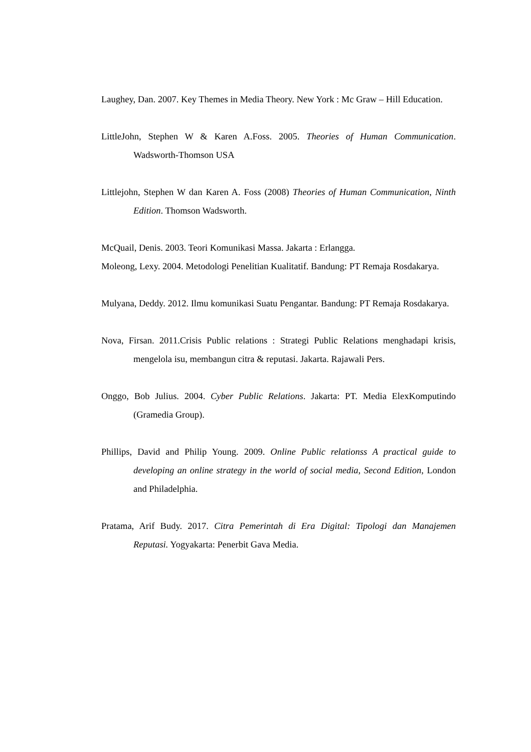Laughey, Dan. 2007. Key Themes in Media Theory. New York : Mc Graw – Hill Education.
LittleJohn, Stephen W & Karen A.Foss. 2005. Theories of Human Communication. Wadsworth-Thomson USA
Littlejohn, Stephen W dan Karen A. Foss (2008) Theories of Human Communication, Ninth Edition. Thomson Wadsworth.
McQuail, Denis. 2003. Teori Komunikasi Massa. Jakarta : Erlangga.
Moleong, Lexy. 2004. Metodologi Penelitian Kualitatif. Bandung: PT Remaja Rosdakarya.
Mulyana, Deddy. 2012. Ilmu komunikasi Suatu Pengantar. Bandung: PT Remaja Rosdakarya.
Nova, Firsan. 2011.Crisis Public relations : Strategi Public Relations menghadapi krisis, mengelola isu, membangun citra & reputasi. Jakarta. Rajawali Pers.
Onggo, Bob Julius. 2004. Cyber Public Relations. Jakarta: PT. Media ElexKomputindo (Gramedia Group).
Phillips, David and Philip Young. 2009. Online Public relationss A practical guide to developing an online strategy in the world of social media, Second Edition, London and Philadelphia.
Pratama, Arif Budy. 2017. Citra Pemerintah di Era Digital: Tipologi dan Manajemen Reputasi. Yogyakarta: Penerbit Gava Media.